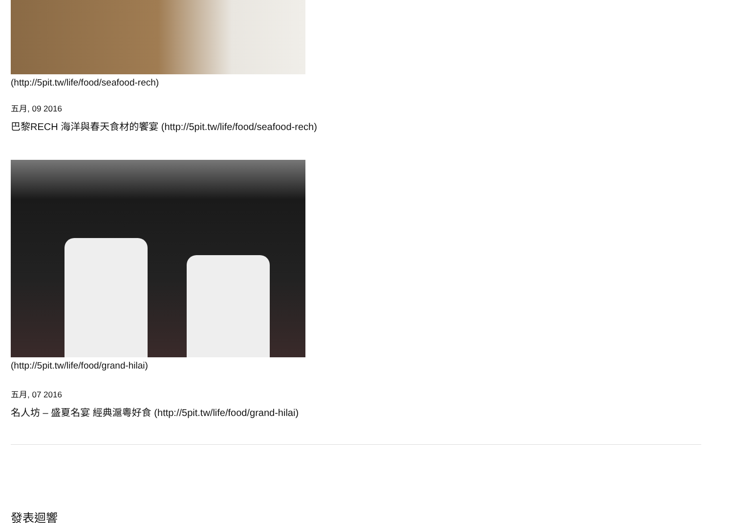(http://5pit.tw/life/food/seafood-rech)
五月, 09 2016
巴黎RECH 海洋與春天食材的饗宴 (http://5pit.tw/life/food/seafood-rech)
(http://5pit.tw/life/food/grand-hilai)
五月, 07 2016
名人坊 – 盛夏名宴 經典滬粵好食 (http://5pit.tw/life/food/grand-hilai)
發表迴響